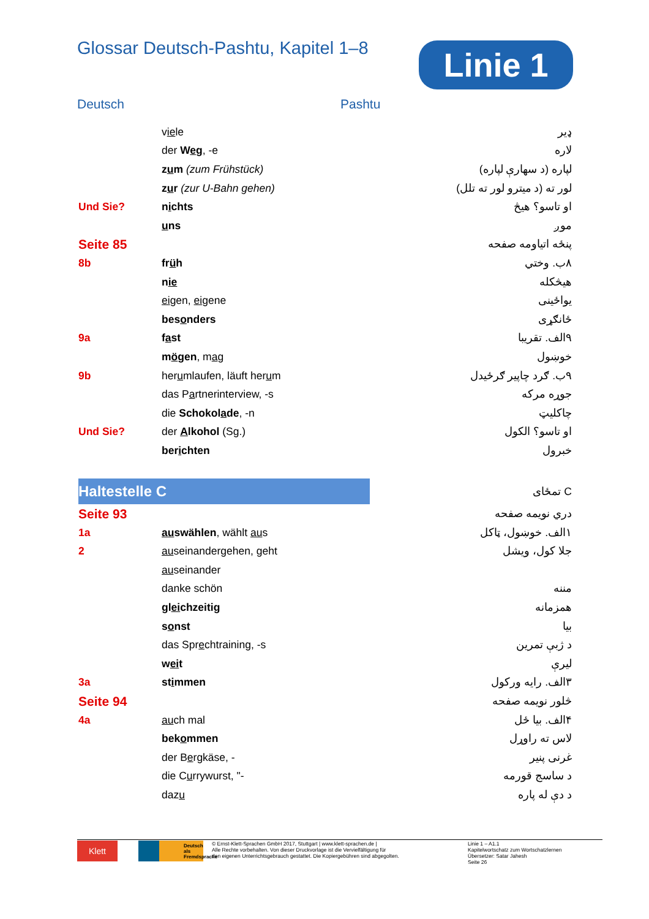Glossar Deutsch-Pashtu, Kapitel 1–8
Linie 1
Deutsch Pashtu
| | v ie le | ډیر |
| | der W e g , -e | لاره |
| | z u m (zum Frühstück) | لپاره (د سهارې لپاره) |
| | z u r (zur U-Bahn gehen) | لور ته (د میترو لور ته تلل) |
| Und Sie? | n i chts | او تاسو؟ هیڅ |
| | u ns | موږ |
| Seite 85 | | پنځه اتیاومه صفحه |
| 8b | fr ü h | ۸ب. وختي |
| | n ie | هیڅکله |
| | ei gen, ei gene | یواځینی |
| | bes o nders | ځانګړی |
| 9a | f a st | ۹الف. تقریبا |
| | m ö gen , m a g | خوښول |
| 9b | her u mlaufen, läuft her u m | ۹ب. ګرد چاپیر ګرځیدل |
| | das P a rtnerinterview, -s | جوړه مرکه |
| | die Schokol a de , -n | چاکلیټ |
| Und Sie? | der A lkohol (Sg.) | او تاسو؟ الکول |
| | ber i chten | خبرول |
| Haltestelle C | | C تمځای |
| Seite 93 | | دري نویمه صفحه |
| 1a | au swählen , wählt au s | ۱الف. خوښول، ټاکل |
| 2 | au seinandergehen, geht | جلا کول، ویشل |
| | au seinander | |
| | danke schön | مننه |
| | gl ei chzeitig | همزمانه |
| | s o nst | بیا |
| | das Spr e chtraining, -s | د ژبې تمرین |
| | w ei t | لیرې |
| 3a | st i mmen | ۳الف. رایه ورکول |
| Seite 94 | | څلور نویمه صفحه |
| 4a | au ch mal | ۴الف. بیا ځل |
| | bek o mmen | لاس ته راوړل |
| | der B e rgkäse, - | غرنی پنیر |
| | die C u rrywurst, "- | د ساسج قورمه |
| | daz u | د دې له پاره |
Klett
Deutsch als Fremdsprache
© Ernst-Klett-Sprachen GmbH 2017, Stuttgart | www.klett-sprachen.de |
Alle Rechte vorbehalten. Von dieser Druckvorlage ist die Vervielfältigung für
den eigenen Unterrichtsgebrauch gestattet. Die Kopiergebühren sind abgegolten.
Linie 1 – A1.1
Kapitelwortschatz zum Wortschatzlernen
Übersetzer: Satar Jahesh
Seite 26